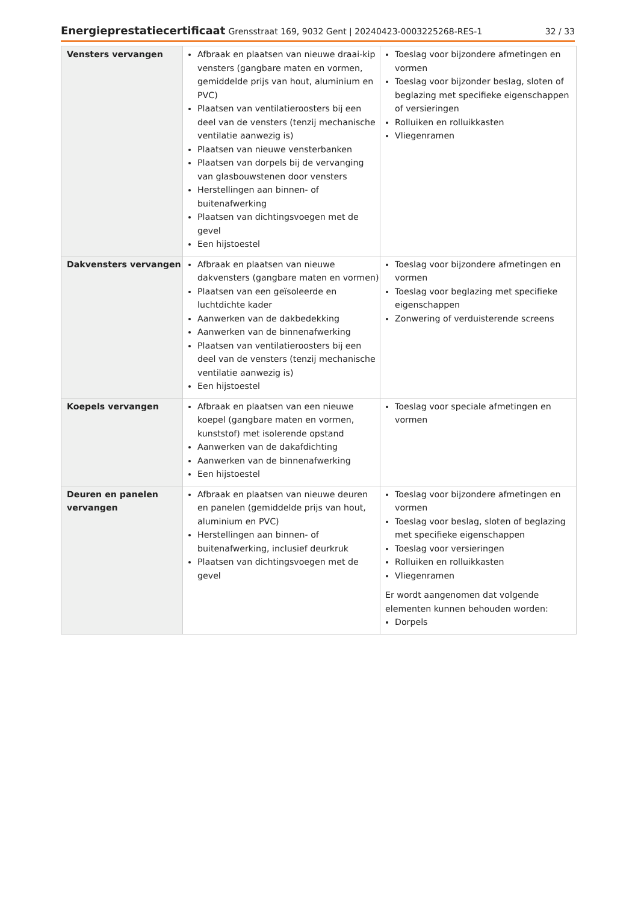Energieprestatiecertificaat Grensstraat 169, 9032 Gent | 20240423-0003225268-RES-1
32 / 33
| Vensters vervangen | Afbraak en plaatsen van nieuwe draai-kip vensters (gangbare maten en vormen, gemiddelde prijs van hout, aluminium en PVC) Plaatsen van ventilatieroosters bij een deel van de vensters (tenzij mechanische ventilatie aanwezig is) Plaatsen van nieuwe vensterbanken Plaatsen van dorpels bij de vervanging van glasbouwstenen door vensters Herstellingen aan binnen- of buitenafwerking Plaatsen van dichtingsvoegen met de gevel Een hijstoestel | Toeslag voor bijzondere afmetingen en vormen Toeslag voor bijzonder beslag, sloten of beglazing met specifieke eigenschappen of versieringen Rolluiken en rolluikkasten Vliegenramen |
| Dakvensters vervangen | Afbraak en plaatsen van nieuwe dakvensters (gangbare maten en vormen) Plaatsen van een geïsoleerde en luchtdichte kader Aanwerken van de dakbedekking Aanwerken van de binnenafwerking Plaatsen van ventilatieroosters bij een deel van de vensters (tenzij mechanische ventilatie aanwezig is) Een hijstoestel | Toeslag voor bijzondere afmetingen en vormen Toeslag voor beglazing met specifieke eigenschappen Zonwering of verduisterende screens |
| Koepels vervangen | Afbraak en plaatsen van een nieuwe koepel (gangbare maten en vormen, kunststof) met isolerende opstand Aanwerken van de dakafdichting Aanwerken van de binnenafwerking Een hijstoestel | Toeslag voor speciale afmetingen en vormen |
| Deuren en panelen vervangen | Afbraak en plaatsen van nieuwe deuren en panelen (gemiddelde prijs van hout, aluminium en PVC) Herstellingen aan binnen- of buitenafwerking, inclusief deurkruk Plaatsen van dichtingsvoegen met de gevel | Toeslag voor bijzondere afmetingen en vormen Toeslag voor beslag, sloten of beglazing met specifieke eigenschappen Toeslag voor versieringen Rolluiken en rolluikkasten Vliegenramen Er wordt aangenomen dat volgende elementen kunnen behouden worden: Dorpels |